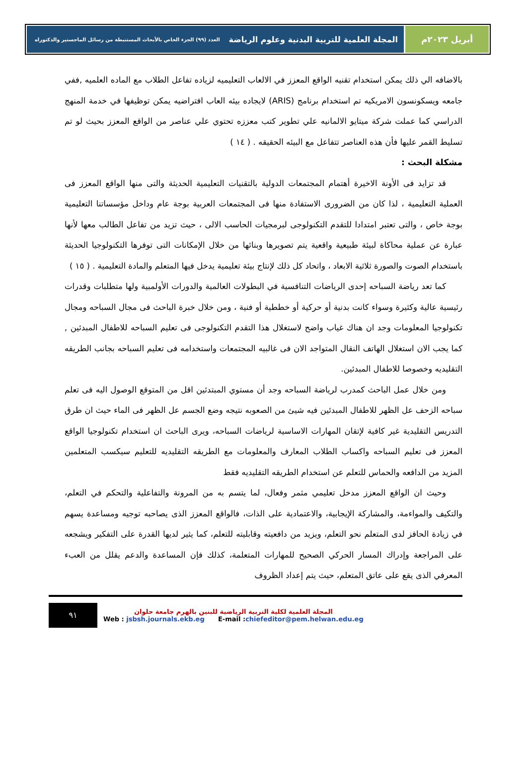أبريل ٢٠٢٣م المجلة العلمية للتربية البدنية وعلوم الرياضة العدد (٩٩) الجزء الخاص بالأبحاث المستنبطة من رسائل الماجستير والدكتوراه
بالاضافه الي ذلك يمكن استخدام تقنيه الواقع المعزز في الالعاب التعليميه لزياده تفاعل الطلاب مع الماده العلميه ,ففي جامعه ويسكونسون الامريكيه تم استخدام برنامج (ARIS) لايجاده بيئه العاب افتراضيه يمكن توظيفها في خدمة المنهج الدراسي كما عملت شركة ميتايو الالمانيه علي تطوير كتب معززه تحتوي علي عناصر من الواقع المعزز بحيث لو تم تسليط القمر عليها فأن هذه العناصر تتفاعل مع البيئه الحقيقه . ( ١٤ )
مشكلة البحث :
قد تزايد فى الأونة الاخيرة أهتمام المجتمعات الدولية بالتقنيات التعليمية الحديثة والتى منها الواقع المعزز فى العملية التعليمية ، لذا كان من الضرورى الاستفادة منها فى المجتمعات العربية بوجة عام وداخل مؤسساتنا التعليمية بوجة خاص ، والتى تعتبر امتدادا للتقدم التكنولوجى لبرمجيات الحاسب الالى ، حيث تزيد من تفاعل الطالب معها لأنها عبارة عن عملية محاكاة لبيئة طبيعية واقعية يتم تصويرها وبنائها من خلال الإمكانات التى توفرها التكنولوجيا الحديثة باستخدام الصوت والصورة ثلاثية الابعاد ، واتحاد كل ذلك لإنتاج بيئة تعليمية يدخل فيها المتعلم والمادة التعليمية . ( ١٥ )
كما تعد رياضة السباحه إحدى الرياضات التنافسية في البطولات العالمية والدورات الأولمبية ولها متطلبات وقدرات رئيسية عالية وكثيرة وسواء كانت بدنية أو حركية أو خططية أو فنية ، ومن خلال خبرة الباحث فى مجال السباحه ومجال تكنولوجيا المعلومات وجد ان هناك غياب واضح لاستغلال هذا التقدم التكنولوجى فى تعليم السباحه للاطفال المبدئين , كما يجب الان استغلال الهاتف النقال المتواجد الان فى غالبيه المجتمعات واستخدامه فى تعليم السباحه بجانب الطريقه التقليديه وخصوصا للاطفال المبدئين.
ومن خلال عمل الباحث كمدرب لرياضة السباحه وجد أن مستوي المبتدئين اقل من المتوقع الوصول اليه فى تعلم سباحه الزحف عل الظهر للاطفال المبدئين فيه شيئ من الصعوبه نتيجه وضع الجسم عل الظهر فى الماء حيث ان طرق التدريس التقليدية غير كافية لإتقان المهارات الاساسية لرياضات السباحه، ويرى الباحث ان استخدام تكنولوجيا الواقع المعزز فى تعليم السباحه واكساب الطلاب المعارف والمعلومات مع الطريقه التقليديه للتعليم سيكسب المتعلمين المزيد من الدافعه والحماس للتعلم عن استخدام الطريقه التقليديه فقط
وحيث ان الواقع المعزز مدخل تعليمي مثمر وفعال، لما يتسم به من المرونة والتفاعلية والتحكم في التعلم، والتكيف والمواءمة، والمشاركة الإيجابية، والاعتمادية على الذات، فالواقع المعزز الذى يصاحبه توجيه ومساعدة يسهم في زيادة الحافز لدى المتعلم نحو التعلم، ويزيد من دافعيته وقابليته للتعلم، كما يثير لديها القدرة على التفكير ويشجعه على المراجعة وإدراك المسار الحركي الصحيح للمهارات المتعلمة، كذلك فإن المساعدة والدعم يقلل من العبء المعرفي الذى يقع على عاتق المتعلم، حيث يتم إعداد الظروف
٩١
المجلة العلمية لكلية التربية الرياضية للبنين بالهرم جامعة حلوان
Web : jsbsh.journals.ekb.eg E-mail :chiefeditor@pem.helwan.edu.eg